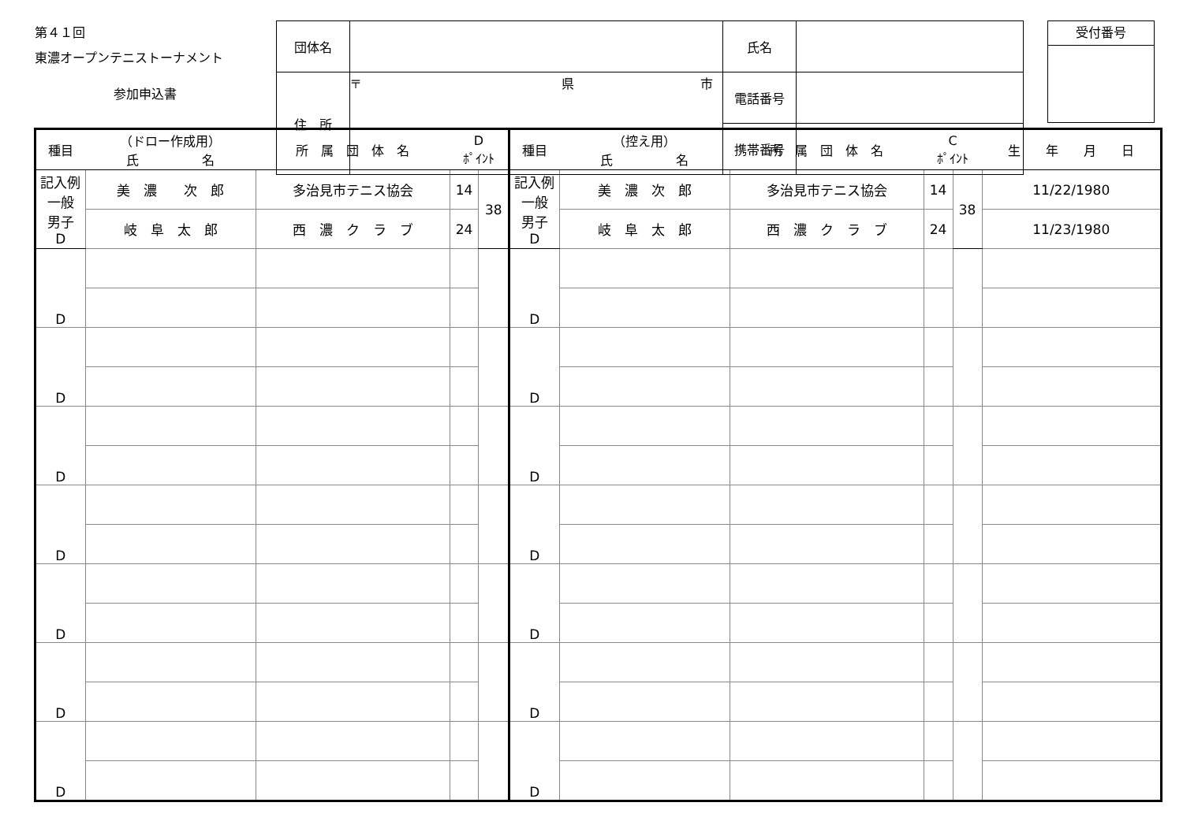第４１回
東濃オープンテニストーナメント
参加申込書
| 団体名 | | 氏名 | |
| 住 所 | 〒 県 市 | 電話番号 | |
| | | 携帯番号 | |
受付番号
| 種目 | （ドロー作成用） 氏 名 | 所 属 団 体 名 | D ﾎﾟｲﾝﾄ | | 種目 | （控え用） 氏 名 | 所 属 団 体 名 | C ﾎﾟｲﾝﾄ | | 生 年 月 日 |
| --- | --- | --- | --- | --- | --- | --- | --- | --- | --- | --- |
| 記入例 一般 男子 D | 美 濃 次 郎 | 多治見市テニス協会 | 14 | 38 | 記入例 一般 男子 D | 美 濃 次 郎 | 多治見市テニス協会 | 14 | 38 | 11/22/1980 |
| | 岐 阜 太 郎 | 西 濃 ク ラ ブ | 24 | | | 岐 阜 太 郎 | 西 濃 ク ラ ブ | 24 | | 11/23/1980 |
| D | | | | | D | | | | | |
| D | | | | | D | | | | | |
| D | | | | | D | | | | | |
| D | | | | | D | | | | | |
| D | | | | | D | | | | | |
| D | | | | | D | | | | | |
| D | | | | | D | | | | | |